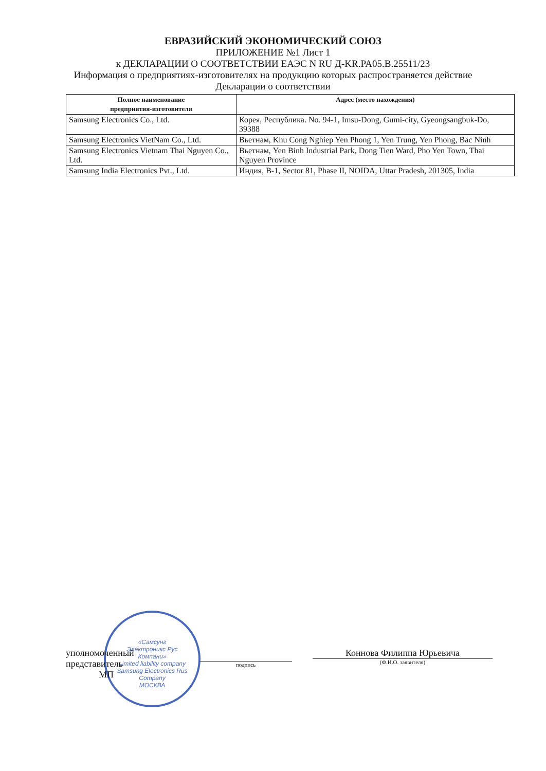ЕВРАЗИЙСКИЙ ЭКОНОМИЧЕСКИЙ СОЮЗ
ПРИЛОЖЕНИЕ №1 Лист 1
к ДЕКЛАРАЦИИ О СООТВЕТСТВИИ ЕАЭС N RU Д-KR.PA05.B.25511/23
Информация о предприятиях-изготовителях на продукцию которых распространяется действие
Декларации о соответствии
| Полное наименование предприятия-изготовителя | Адрес (место нахождения) |
| --- | --- |
| Samsung Electronics Co., Ltd. | Корея, Республика. No. 94-1, Imsu-Dong, Gumi-city, Gyeongsangbuk-Do, 39388 |
| Samsung Electronics VietNam Co., Ltd. | Вьетнам, Khu Cong Nghiep Yen Phong 1, Yen Trung, Yen Phong, Bac Ninh |
| Samsung Electronics Vietnam Thai Nguyen Co., Ltd. | Вьетнам, Yen Binh Industrial Park, Dong Tien Ward, Pho Yen Town, Thai Nguyen Province |
| Samsung India Electronics Pvt., Ltd. | Индия, B-1, Sector 81, Phase II, NOIDA, Uttar Pradesh, 201305, India |
«Самсунг
Электроникс Рус
Компани»
Limited liability company
Samsung Electronics Rus
Company
МОСКВА
уполномоченный
представитель
МП
подпись
Коннова Филиппа Юрьевича
(Ф.И.О. заявителя)